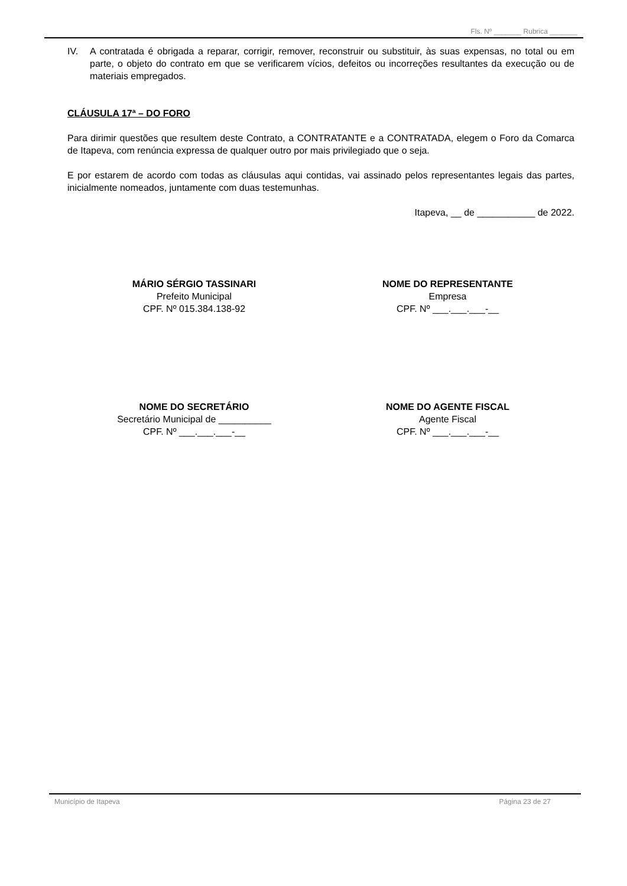Fls. Nº _______ Rubrica _______
IV. A contratada é obrigada a reparar, corrigir, remover, reconstruir ou substituir, às suas expensas, no total ou em parte, o objeto do contrato em que se verificarem vícios, defeitos ou incorreções resultantes da execução ou de materiais empregados.
CLÁUSULA 17ª – DO FORO
Para dirimir questões que resultem deste Contrato, a CONTRATANTE e a CONTRATADA, elegem o Foro da Comarca de Itapeva, com renúncia expressa de qualquer outro por mais privilegiado que o seja.
E por estarem de acordo com todas as cláusulas aqui contidas, vai assinado pelos representantes legais das partes, inicialmente nomeados, juntamente com duas testemunhas.
Itapeva, __ de ___________ de 2022.
MÁRIO SÉRGIO TASSINARI
Prefeito Municipal
CPF. Nº 015.384.138-92
NOME DO REPRESENTANTE
Empresa
CPF. Nº ___.___.___-__
NOME DO SECRETÁRIO
Secretário Municipal de __________
CPF. Nº ___.___.___-__
NOME DO AGENTE FISCAL
Agente Fiscal
CPF. Nº ___.___.___-__
Município de Itapeva Página 23 de 27